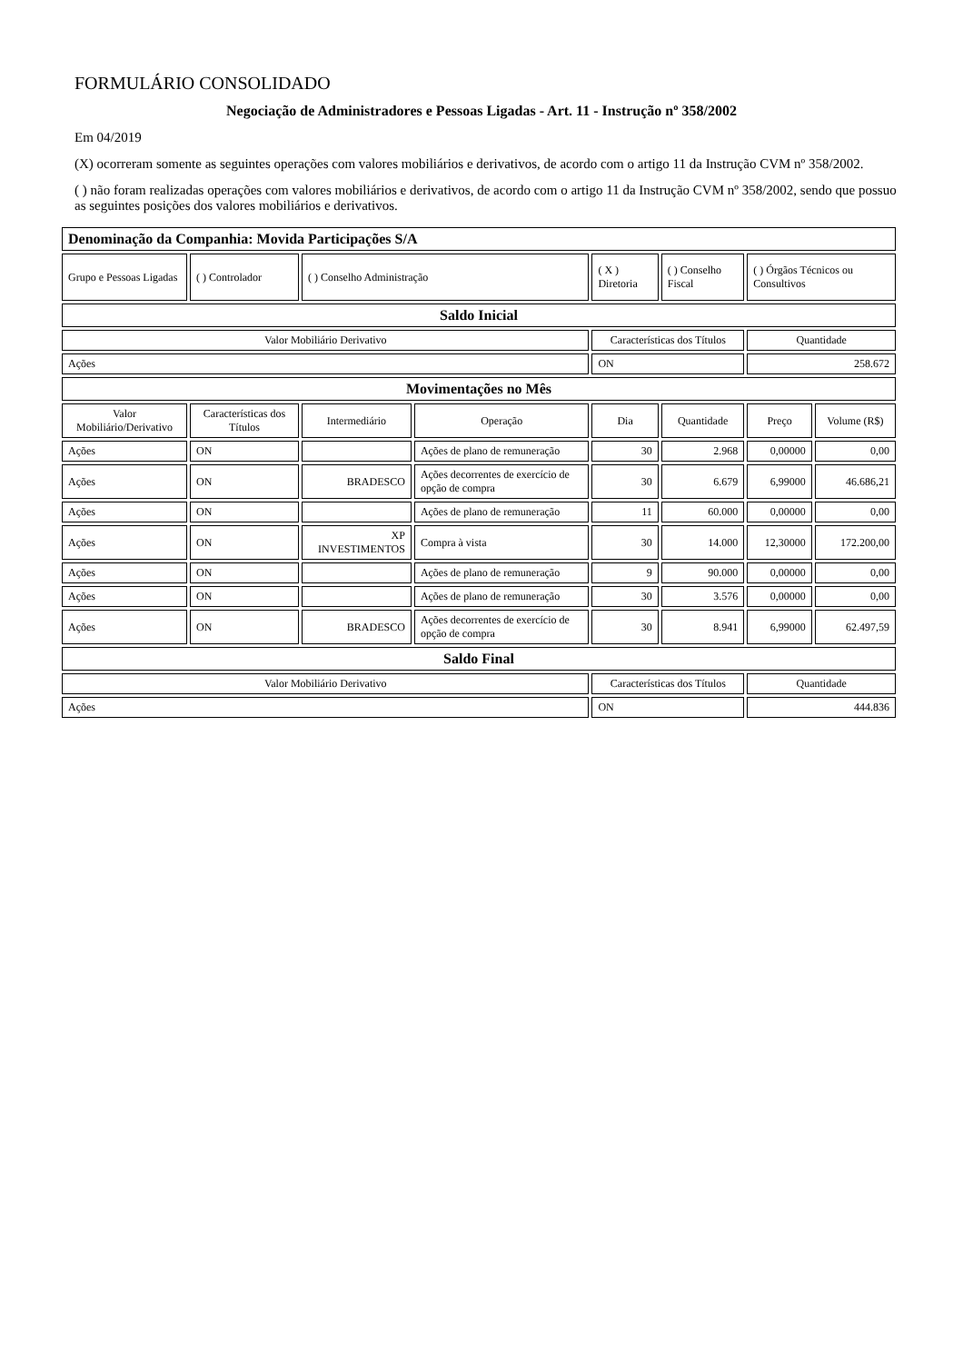FORMULÁRIO CONSOLIDADO
Negociação de Administradores e Pessoas Ligadas - Art. 11 - Instrução nº 358/2002
Em 04/2019
(X) ocorreram somente as seguintes operações com valores mobiliários e derivativos, de acordo com o artigo 11 da Instrução CVM nº 358/2002.
( ) não foram realizadas operações com valores mobiliários e derivativos, de acordo com o artigo 11 da Instrução CVM nº 358/2002, sendo que possuo as seguintes posições dos valores mobiliários e derivativos.
| Denominação da Companhia: Movida Participações S/A | | | | | | | |
| Grupo e Pessoas Ligadas | ( ) Controlador | ( ) Conselho Administração | | ( X ) Diretoria | ( ) Conselho Fiscal | ( ) Órgãos Técnicos ou Consultivos | |
| Saldo Inicial | | | | | | | |
| Valor Mobiliário Derivativo | | | | Características dos Títulos | | Quantidade | |
| Ações | | | | ON | | 258.672 | |
| Movimentações no Mês | | | | | | | |
| Valor Mobiliário/Derivativo | Características dos Títulos | Intermediário | Operação | Dia | Quantidade | Preço | Volume (R$) |
| Ações | ON | | Ações de plano de remuneração | 30 | 2.968 | 0,00000 | 0,00 |
| Ações | ON | BRADESCO | Ações decorrentes de exercício de opção de compra | 30 | 6.679 | 6,99000 | 46.686,21 |
| Ações | ON | | Ações de plano de remuneração | 11 | 60.000 | 0,00000 | 0,00 |
| Ações | ON | XP INVESTIMENTOS | Compra à vista | 30 | 14.000 | 12,30000 | 172.200,00 |
| Ações | ON | | Ações de plano de remuneração | 9 | 90.000 | 0,00000 | 0,00 |
| Ações | ON | | Ações de plano de remuneração | 30 | 3.576 | 0,00000 | 0,00 |
| Ações | ON | BRADESCO | Ações decorrentes de exercício de opção de compra | 30 | 8.941 | 6,99000 | 62.497,59 |
| Saldo Final | | | | | | | |
| Valor Mobiliário Derivativo | | | | Características dos Títulos | | Quantidade | |
| Ações | | | | ON | | 444.836 | |